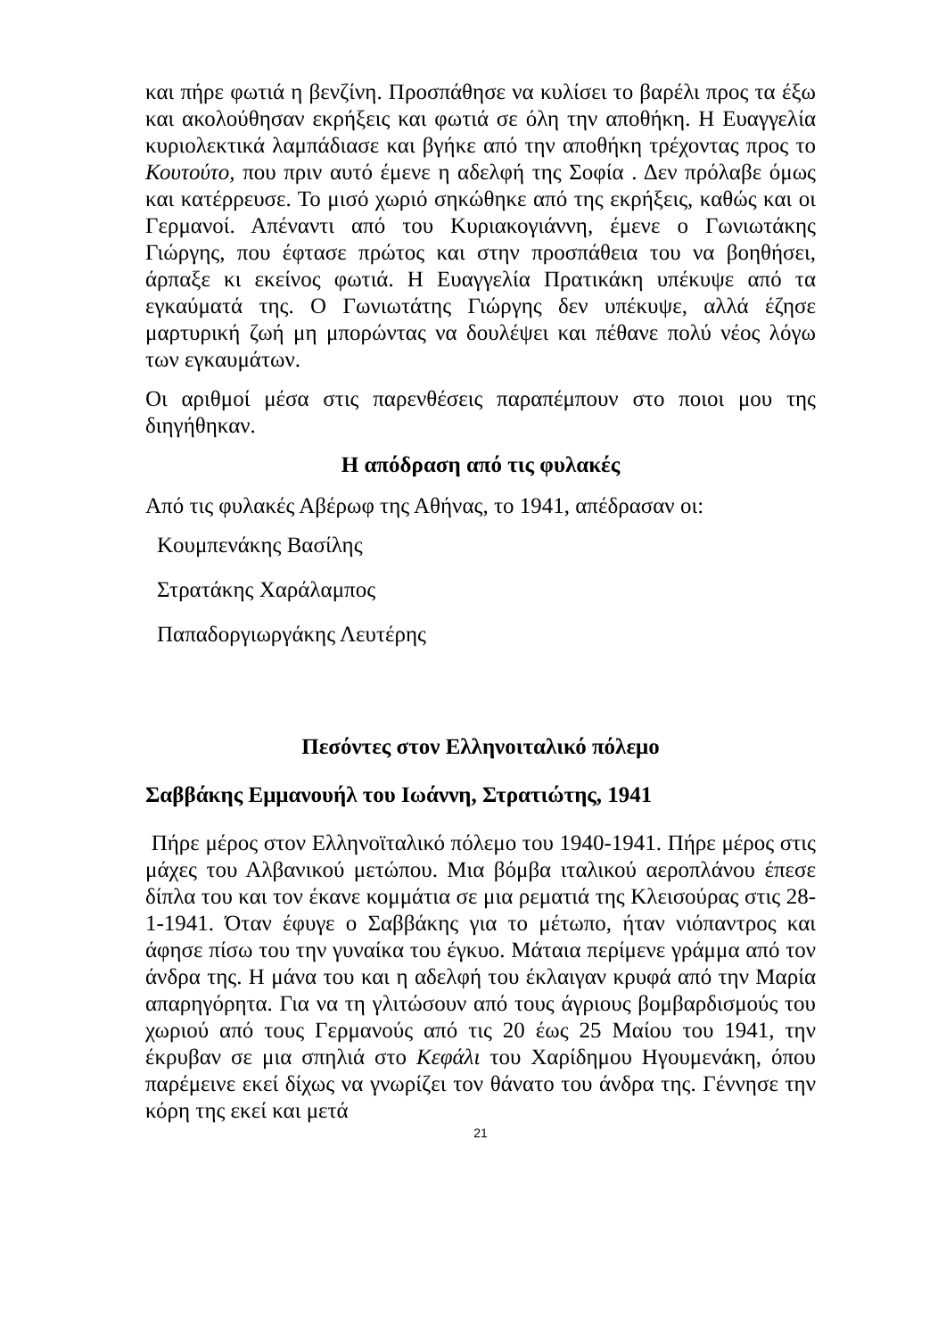και πήρε φωτιά η βενζίνη. Προσπάθησε να κυλίσει το βαρέλι προς τα έξω και ακολούθησαν εκρήξεις και φωτιά σε όλη την αποθήκη. Η Ευαγγελία κυριολεκτικά λαμπάδιασε και βγήκε από την αποθήκη τρέχοντας προς το Κουτούτο, που πριν αυτό έμενε η αδελφή της Σοφία . Δεν πρόλαβε όμως και κατέρρευσε. Το μισό χωριό σηκώθηκε από της εκρήξεις, καθώς και οι Γερμανοί. Απέναντι από του Κυριακογιάννη, έμενε ο Γωνιωτάκης Γιώργης, που έφτασε πρώτος και στην προσπάθεια του να βοηθήσει, άρπαξε κι εκείνος φωτιά. Η Ευαγγελία Πρατικάκη υπέκυψε από τα εγκαύματά της. Ο Γωνιωτάτης Γιώργης δεν υπέκυψε, αλλά έζησε μαρτυρική ζωή μη μπορώντας να δουλέψει και πέθανε πολύ νέος λόγω των εγκαυμάτων.
Οι αριθμοί μέσα στις παρενθέσεις παραπέμπουν στο ποιοι μου της διηγήθηκαν.
Η απόδραση από τις φυλακές
Από τις φυλακές Αβέρωφ της Αθήνας, το 1941, απέδρασαν οι:
Κουμπενάκης Βασίλης
Στρατάκης Χαράλαμπος
Παπαδοργιωργάκης Λευτέρης
Πεσόντες στον Ελληνοιταλικό πόλεμο
Σαββάκης Εμμανουήλ του Ιωάννη, Στρατιώτης, 1941
Πήρε μέρος στον Ελληνοϊταλικό πόλεμο του 1940-1941. Πήρε μέρος στις μάχες του Αλβανικού μετώπου. Μια βόμβα ιταλικού αεροπλάνου έπεσε δίπλα του και τον έκανε κομμάτια σε μια ρεματιά της Κλεισούρας στις 28-1-1941. Όταν έφυγε ο Σαββάκης για το μέτωπο, ήταν νιόπαντρος και άφησε πίσω του την γυναίκα του έγκυο. Μάταια περίμενε γράμμα από τον άνδρα της. Η μάνα του και η αδελφή του έκλαιγαν κρυφά από την Μαρία απαρηγόρητα. Για να τη γλιτώσουν από τους άγριους βομβαρδισμούς του χωριού από τους Γερμανούς από τις 20 έως 25 Μαίου του 1941, την έκρυβαν σε μια σπηλιά στο Κεφάλι του Χαρίδημου Ηγουμενάκη, όπου παρέμεινε εκεί δίχως να γνωρίζει τον θάνατο του άνδρα της. Γέννησε την κόρη της εκεί και μετά
21